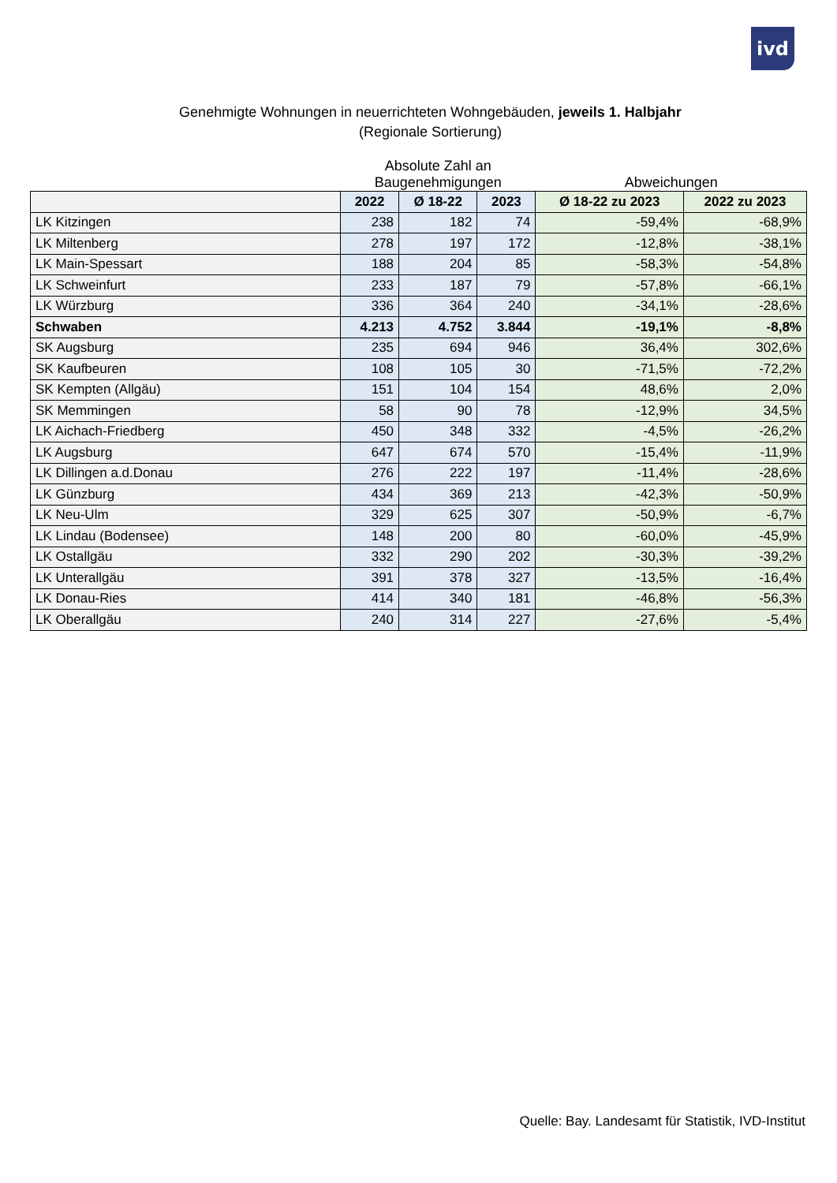ivd
Genehmigte Wohnungen in neuerrichteten Wohngebäuden, jeweils 1. Halbjahr
(Regionale Sortierung)
| | Absolute Zahl an Baugenehmigungen | | | Abweichungen | |
| --- | --- | --- | --- | --- | --- |
| | 2022 | Ø 18-22 | 2023 | Ø 18-22 zu 2023 | 2022 zu 2023 |
| LK Kitzingen | 238 | 182 | 74 | -59,4% | -68,9% |
| LK Miltenberg | 278 | 197 | 172 | -12,8% | -38,1% |
| LK Main-Spessart | 188 | 204 | 85 | -58,3% | -54,8% |
| LK Schweinfurt | 233 | 187 | 79 | -57,8% | -66,1% |
| LK Würzburg | 336 | 364 | 240 | -34,1% | -28,6% |
| Schwaben | 4.213 | 4.752 | 3.844 | -19,1% | -8,8% |
| SK Augsburg | 235 | 694 | 946 | 36,4% | 302,6% |
| SK Kaufbeuren | 108 | 105 | 30 | -71,5% | -72,2% |
| SK Kempten (Allgäu) | 151 | 104 | 154 | 48,6% | 2,0% |
| SK Memmingen | 58 | 90 | 78 | -12,9% | 34,5% |
| LK Aichach-Friedberg | 450 | 348 | 332 | -4,5% | -26,2% |
| LK Augsburg | 647 | 674 | 570 | -15,4% | -11,9% |
| LK Dillingen a.d.Donau | 276 | 222 | 197 | -11,4% | -28,6% |
| LK Günzburg | 434 | 369 | 213 | -42,3% | -50,9% |
| LK Neu-Ulm | 329 | 625 | 307 | -50,9% | -6,7% |
| LK Lindau (Bodensee) | 148 | 200 | 80 | -60,0% | -45,9% |
| LK Ostallgäu | 332 | 290 | 202 | -30,3% | -39,2% |
| LK Unterallgäu | 391 | 378 | 327 | -13,5% | -16,4% |
| LK Donau-Ries | 414 | 340 | 181 | -46,8% | -56,3% |
| LK Oberallgäu | 240 | 314 | 227 | -27,6% | -5,4% |
Quelle: Bay. Landesamt für Statistik, IVD-Institut